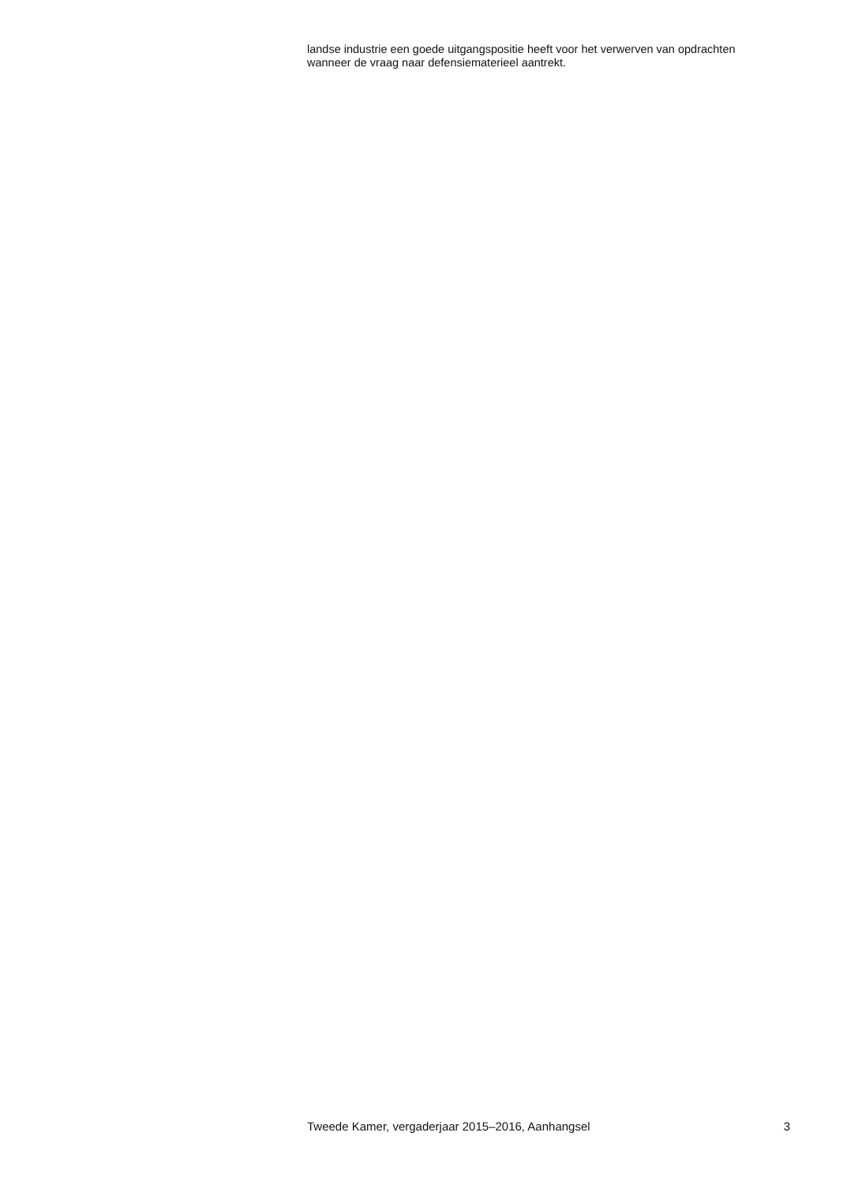landse industrie een goede uitgangspositie heeft voor het verwerven van opdrachten wanneer de vraag naar defensiematerieel aantrekt.
Tweede Kamer, vergaderjaar 2015–2016, Aanhangsel 3